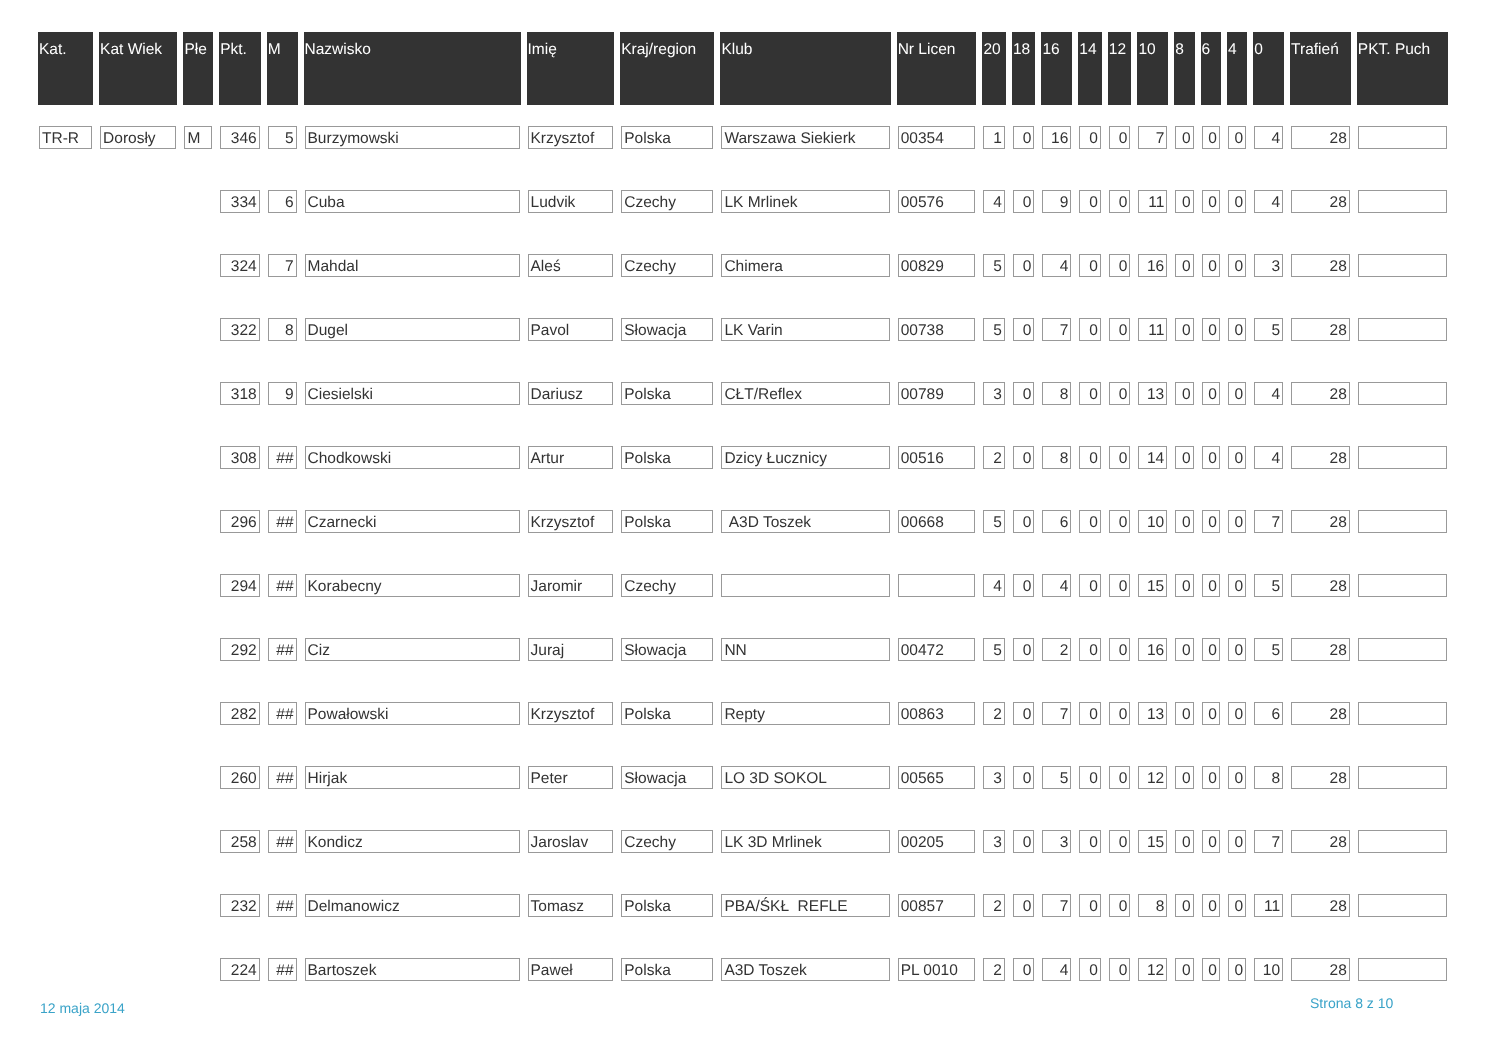| Kat. | Kat Wiek | Płe | Pkt. | M | Nazwisko | Imię | Kraj/region | Klub | Nr Licen | 20 | 18 | 16 | 14 | 12 | 10 | 8 | 6 | 4 | 0 | Trafień | PKT. Puch |
| --- | --- | --- | --- | --- | --- | --- | --- | --- | --- | --- | --- | --- | --- | --- | --- | --- | --- | --- | --- | --- | --- |
| TR-R | Dorosły | M | 346 | 5 | Burzymowski | Krzysztof | Polska | Warszawa Siekierk | 00354 | 1 | 0 | 16 | 0 | 0 | 7 | 0 | 0 | 0 | 4 | 28 | |
| | | | 334 | 6 | Cuba | Ludvik | Czechy | LK Mrlinek | 00576 | 4 | 0 | 9 | 0 | 0 | 11 | 0 | 0 | 0 | 4 | 28 | |
| | | | 324 | 7 | Mahdal | Aleś | Czechy | Chimera | 00829 | 5 | 0 | 4 | 0 | 0 | 16 | 0 | 0 | 0 | 3 | 28 | |
| | | | 322 | 8 | Dugel | Pavol | Słowacja | LK Varin | 00738 | 5 | 0 | 7 | 0 | 0 | 11 | 0 | 0 | 0 | 5 | 28 | |
| | | | 318 | 9 | Ciesielski | Dariusz | Polska | CŁT/Reflex | 00789 | 3 | 0 | 8 | 0 | 0 | 13 | 0 | 0 | 0 | 4 | 28 | |
| | | | 308 | ## | Chodkowski | Artur | Polska | Dzicy Łucznicy | 00516 | 2 | 0 | 8 | 0 | 0 | 14 | 0 | 0 | 0 | 4 | 28 | |
| | | | 296 | ## | Czarnecki | Krzysztof | Polska | A3D Toszek | 00668 | 5 | 0 | 6 | 0 | 0 | 10 | 0 | 0 | 0 | 7 | 28 | |
| | | | 294 | ## | Korabecny | Jaromir | Czechy | | | 4 | 0 | 4 | 0 | 0 | 15 | 0 | 0 | 0 | 5 | 28 | |
| | | | 292 | ## | Ciz | Juraj | Słowacja | NN | 00472 | 5 | 0 | 2 | 0 | 0 | 16 | 0 | 0 | 0 | 5 | 28 | |
| | | | 282 | ## | Powałowski | Krzysztof | Polska | Repty | 00863 | 2 | 0 | 7 | 0 | 0 | 13 | 0 | 0 | 0 | 6 | 28 | |
| | | | 260 | ## | Hirjak | Peter | Słowacja | LO 3D SOKOL | 00565 | 3 | 0 | 5 | 0 | 0 | 12 | 0 | 0 | 0 | 8 | 28 | |
| | | | 258 | ## | Kondicz | Jaroslav | Czechy | LK 3D Mrlinek | 00205 | 3 | 0 | 3 | 0 | 0 | 15 | 0 | 0 | 0 | 7 | 28 | |
| | | | 232 | ## | Delmanowicz | Tomasz | Polska | PBA/ŚKŁ REFLE | 00857 | 2 | 0 | 7 | 0 | 0 | 8 | 0 | 0 | 0 | 11 | 28 | |
| | | | 224 | ## | Bartoszek | Paweł | Polska | A3D Toszek | PL 0010 | 2 | 0 | 4 | 0 | 0 | 12 | 0 | 0 | 0 | 10 | 28 | |
12 maja 2014 Strona 8 z 10